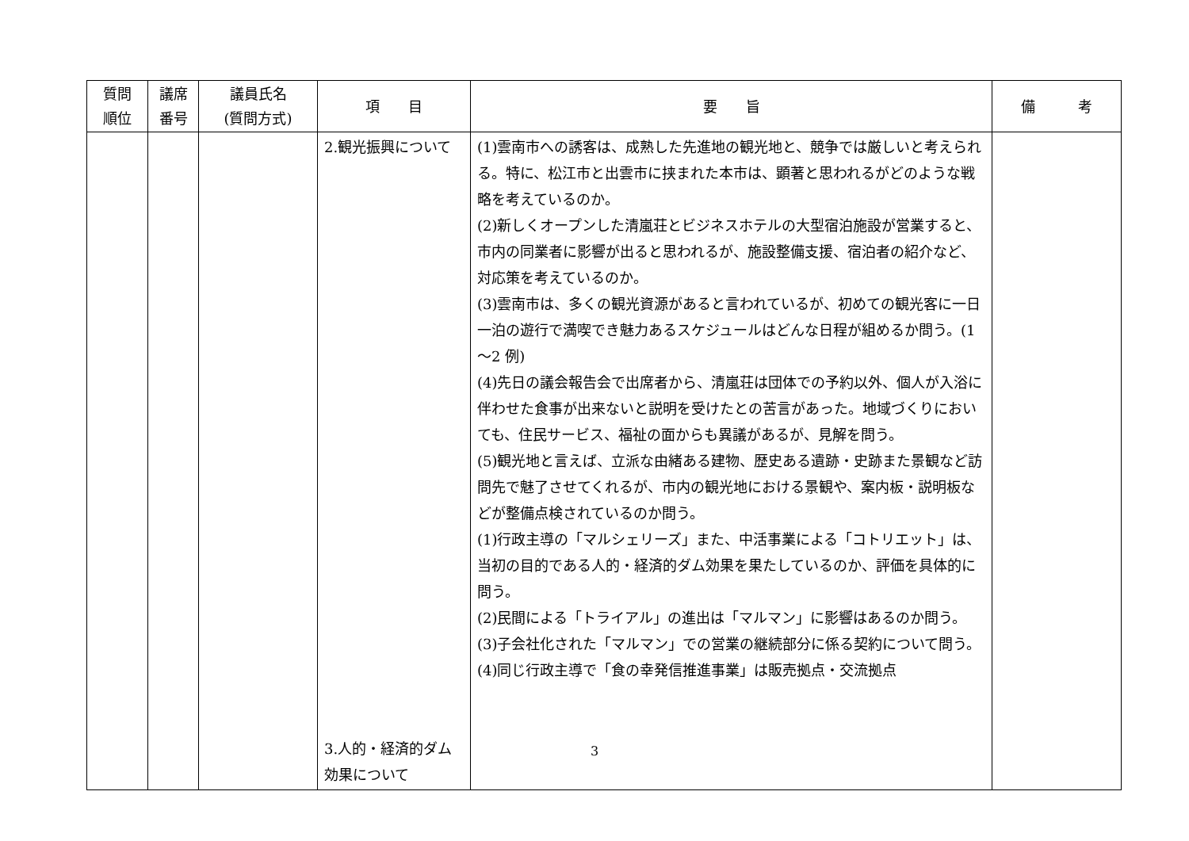| 質問 順位 | 議席 番号 | 議員氏名 (質問方式) | 項 目 | 要 旨 | 備 考 |
| --- | --- | --- | --- | --- | --- |
| | | | 2.観光振興について 3.人的・経済的ダム効果について | (1)雲南市への誘客は、成熟した先進地の観光地と、競争では厳しいと考えられる。特に、松江市と出雲市に挟まれた本市は、顕著と思われるがどのような戦略を考えているのか。 (2)新しくオープンした清嵐荘とビジネスホテルの大型宿泊施設が営業すると、市内の同業者に影響が出ると思われるが、施設整備支援、宿泊者の紹介など、対応策を考えているのか。 (3)雲南市は、多くの観光資源があると言われているが、初めての観光客に一日一泊の遊行で満喫でき魅力あるスケジュールはどんな日程が組めるか問う。(1～2 例) (4)先日の議会報告会で出席者から、清嵐荘は団体での予約以外、個人が入浴に伴わせた食事が出来ないと説明を受けたとの苦言があった。地域づくりにおいても、住民サービス、福祉の面からも異議があるが、見解を問う。 (5)観光地と言えば、立派な由緒ある建物、歴史ある遺跡・史跡また景観など訪問先で魅了させてくれるが、市内の観光地における景観や、案内板・説明板などが整備点検されているのか問う。 (1)行政主導の「マルシェリーズ」また、中活事業による「コトリエット」は、当初の目的である人的・経済的ダム効果を果たしているのか、評価を具体的に問う。 (2)民間による「トライアル」の進出は「マルマン」に影響はあるのか問う。 (3)子会社化された「マルマン」での営業の継続部分に係る契約について問う。 (4)同じ行政主導で「食の幸発信推進事業」は販売拠点・交流拠点 | |
3